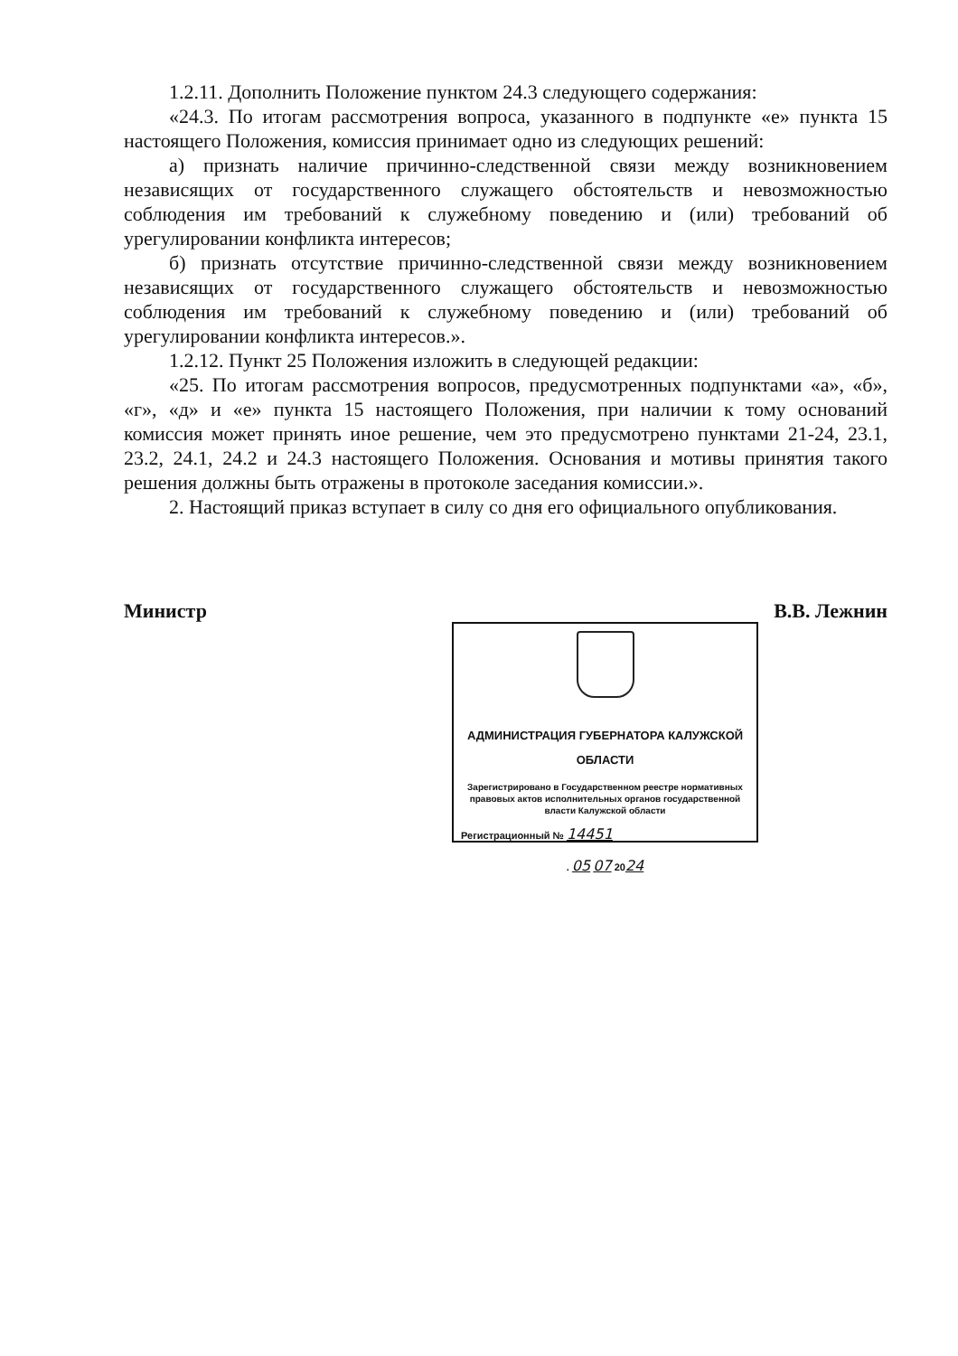1.2.11. Дополнить Положение пунктом 24.3 следующего содержания:
«24.3. По итогам рассмотрения вопроса, указанного в подпункте «е» пункта 15 настоящего Положения, комиссия принимает одно из следующих решений:
а) признать наличие причинно-следственной связи между возникновением независящих от государственного служащего обстоятельств и невозможностью соблюдения им требований к служебному поведению и (или) требований об урегулировании конфликта интересов;
б) признать отсутствие причинно-следственной связи между возникновением независящих от государственного служащего обстоятельств и невозможностью соблюдения им требований к служебному поведению и (или) требований об урегулировании конфликта интересов.».
1.2.12. Пункт 25 Положения изложить в следующей редакции:
«25. По итогам рассмотрения вопросов, предусмотренных подпунктами «а», «б», «г», «д» и «е» пункта 15 настоящего Положения, при наличии к тому оснований комиссия может принять иное решение, чем это предусмотрено пунктами 21-24, 23.1, 23.2, 24.1, 24.2 и 24.3 настоящего Положения. Основания и мотивы принятия такого решения должны быть отражены в протоколе заседания комиссии.».
2. Настоящий приказ вступает в силу со дня его официального опубликования.
Министр В.В. Лежнин
АДМИНИСТРАЦИЯ ГУБЕРНАТОРА КАЛУЖСКОЙ ОБЛАСТИ
Зарегистрировано в Государственном реестре нормативных правовых актов исполнительных органов государственной власти Калужской области
Регистрационный № 14451
. 05 07 2024